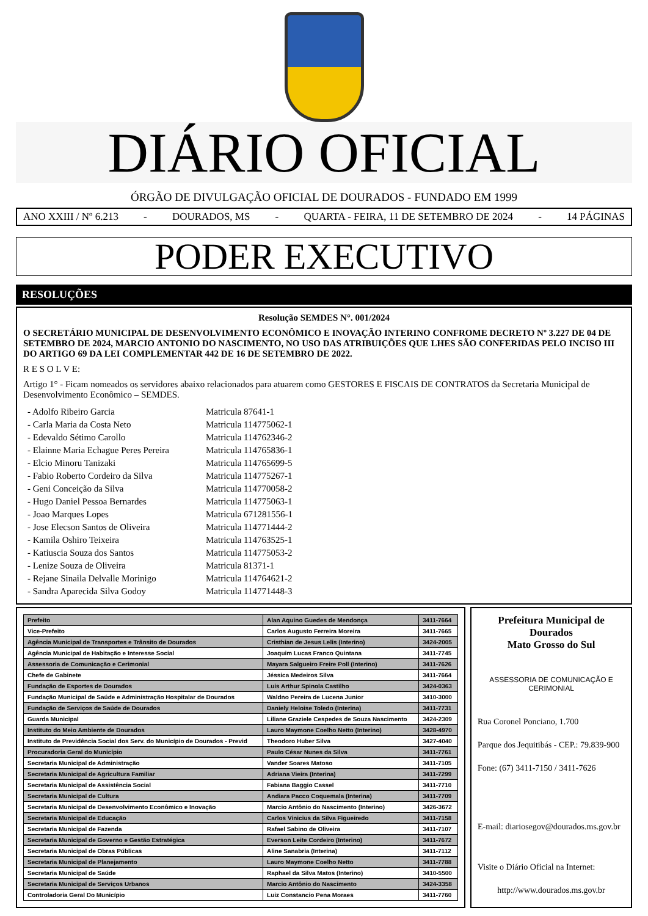DIÁRIO OFICIAL
ÓRGÃO DE DIVULGAÇÃO OFICIAL DE DOURADOS - FUNDADO EM 1999
ANO XXIII / Nº 6.213 - DOURADOS, MS - QUARTA - FEIRA, 11 DE SETEMBRO DE 2024 - 14 PÁGINAS
PODER EXECUTIVO
RESOLUÇÕES
Resolução SEMDES N°. 001/2024
O SECRETÁRIO MUNICIPAL DE DESENVOLVIMENTO ECONÔMICO E INOVAÇÃO INTERINO CONFROME DECRETO Nº 3.227 DE 04 DE SETEMBRO DE 2024, MARCIO ANTONIO DO NASCIMENTO, NO USO DAS ATRIBUIÇÕES QUE LHES SÃO CONFERIDAS PELO INCISO III DO ARTIGO 69 DA LEI COMPLEMENTAR 442 DE 16 DE SETEMBRO DE 2022.
R E S O L V E:
Artigo 1° - Ficam nomeados os servidores abaixo relacionados para atuarem como GESTORES E FISCAIS DE CONTRATOS da Secretaria Municipal de Desenvolvimento Econômico – SEMDES.
| - Adolfo Ribeiro Garcia | Matricula 87641-1 |
| - Carla Maria da Costa Neto | Matricula 114775062-1 |
| - Edevaldo Sétimo Carollo | Matricula 114762346-2 |
| - Elainne Maria Echague Peres Pereira | Matricula 114765836-1 |
| - Elcio Minoru Tanizaki | Matricula 114765699-5 |
| - Fabio Roberto Cordeiro da Silva | Matricula 114775267-1 |
| - Geni Conceição da Silva | Matricula 114770058-2 |
| - Hugo Daniel Pessoa Bernardes | Matricula 114775063-1 |
| - Joao Marques Lopes | Matricula 671281556-1 |
| - Jose Elecson Santos de Oliveira | Matricula 114771444-2 |
| - Kamila Oshiro Teixeira | Matricula 114763525-1 |
| - Katiuscia Souza dos Santos | Matricula 114775053-2 |
| - Lenize Souza de Oliveira | Matricula 81371-1 |
| - Rejane Sinaila Delvalle Morinigo | Matricula 114764621-2 |
| - Sandra Aparecida Silva Godoy | Matricula 114771448-3 |
| Prefeito | Alan Aquino Guedes de Mendonça | 3411-7664 |
| Vice-Prefeito | Carlos Augusto Ferreira Moreira | 3411-7665 |
| Agência Municipal de Transportes e Trânsito de Dourados | Cristhian de Jesus Lelis (Interino) | 3424-2005 |
| Agência Municipal de Habitação e Interesse Social | Joaquim Lucas Franco Quintana | 3411-7745 |
| Assessoria de Comunicação e Cerimonial | Mayara Salgueiro Freire Poll (Interino) | 3411-7626 |
| Chefe de Gabinete | Jéssica Medeiros Silva | 3411-7664 |
| Fundação de Esportes de Dourados | Luis Arthur Spinola Castilho | 3424-0363 |
| Fundação Municipal de Saúde e Administração Hospitalar de Dourados | Waldno Pereira de Lucena Junior | 3410-3000 |
| Fundação de Serviços de Saúde de Dourados | Daniely Heloise Toledo (Interina) | 3411-7731 |
| Guarda Municipal | Liliane Graziele Cespedes de Souza Nascimento | 3424-2309 |
| Instituto do Meio Ambiente de Dourados | Lauro Maymone Coelho Netto (Interino) | 3428-4970 |
| Instituto de Previdência Social dos Serv. do Município de Dourados - Previd | Theodoro Huber Silva | 3427-4040 |
| Procuradoria Geral do Município | Paulo César Nunes da Silva | 3411-7761 |
| Secretaria Municipal de Administração | Vander Soares Matoso | 3411-7105 |
| Secretaria Municipal de Agricultura Familiar | Adriana Vieira (Interina) | 3411-7299 |
| Secretaria Municipal de Assistência Social | Fabiana Baggio Cassel | 3411-7710 |
| Secretaria Municipal de Cultura | Andiara Pacco Coquemala (Interina) | 3411-7709 |
| Secretaria Municipal de Desenvolvimento Econômico e Inovação | Marcio Antônio do Nascimento (Interino) | 3426-3672 |
| Secretaria Municipal de Educação | Carlos Vinicius da Silva Figueiredo | 3411-7158 |
| Secretaria Municipal de Fazenda | Rafael Sabino de Oliveira | 3411-7107 |
| Secretaria Municipal de Governo e Gestão Estratégica | Everson Leite Cordeiro (Interino) | 3411-7672 |
| Secretaria Municipal de Obras Públicas | Aline Sanabria (Interina) | 3411-7112 |
| Secretaria Municipal de Planejamento | Lauro Maymone Coelho Netto | 3411-7788 |
| Secretaria Municipal de Saúde | Raphael da Silva Matos (Interino) | 3410-5500 |
| Secretaria Municipal de Serviços Urbanos | Marcio Antônio do Nascimento | 3424-3358 |
| Controladoria Geral Do Município | Luiz Constancio Pena Moraes | 3411-7760 |
Prefeitura Municipal de Dourados
Mato Grosso do Sul
ASSESSORIA DE COMUNICAÇÃO E CERIMONIAL
Rua Coronel Ponciano, 1.700
Parque dos Jequitibás - CEP.: 79.839-900
Fone: (67) 3411-7150 / 3411-7626
E-mail: diariosegov@dourados.ms.gov.br
Visite o Diário Oficial na Internet:
http://www.dourados.ms.gov.br